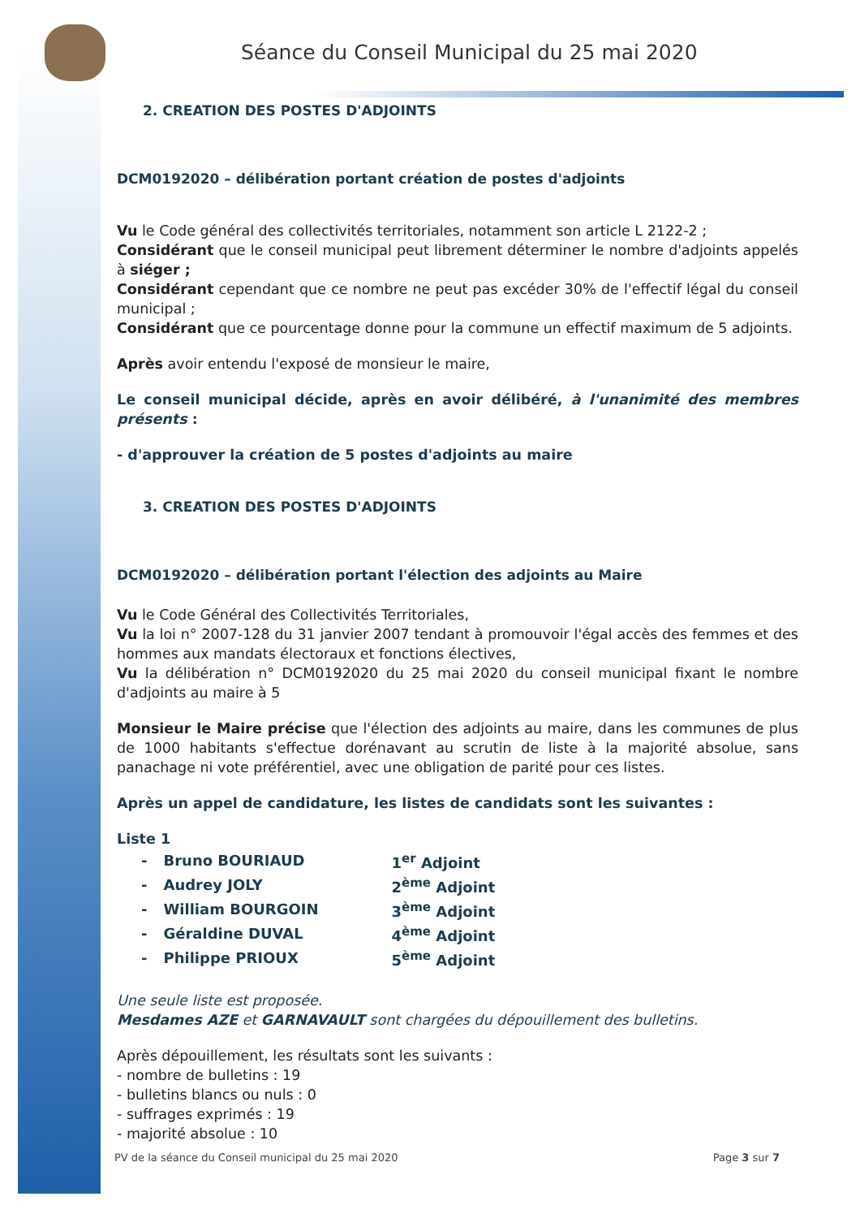Séance du Conseil Municipal du 25 mai 2020
2. CREATION DES POSTES D'ADJOINTS
DCM0192020 – délibération portant création de postes d'adjoints
Vu le Code général des collectivités territoriales, notamment son article L 2122-2 ;
Considérant que le conseil municipal peut librement déterminer le nombre d'adjoints appelés à siéger ;
Considérant cependant que ce nombre ne peut pas excéder 30% de l'effectif légal du conseil municipal ;
Considérant que ce pourcentage donne pour la commune un effectif maximum de 5 adjoints.
Après avoir entendu l'exposé de monsieur le maire,
Le conseil municipal décide, après en avoir délibéré, à l'unanimité des membres présents :
- d'approuver la création de 5 postes d'adjoints au maire
3. CREATION DES POSTES D'ADJOINTS
DCM0192020 – délibération portant l'élection des adjoints au Maire
Vu le Code Général des Collectivités Territoriales,
Vu la loi n° 2007-128 du 31 janvier 2007 tendant à promouvoir l'égal accès des femmes et des hommes aux mandats électoraux et fonctions électives,
Vu la délibération n° DCM0192020 du 25 mai 2020 du conseil municipal fixant le nombre d'adjoints au maire à 5
Monsieur le Maire précise que l'élection des adjoints au maire, dans les communes de plus de 1000 habitants s'effectue dorénavant au scrutin de liste à la majorité absolue, sans panachage ni vote préférentiel, avec une obligation de parité pour ces listes.
Après un appel de candidature, les listes de candidats sont les suivantes :
Liste 1
| - | Bruno BOURIAUD | 1<sup>er</sup> Adjoint |
| - | Audrey JOLY | 2<sup>ème</sup> Adjoint |
| - | William BOURGOIN | 3<sup>ème</sup> Adjoint |
| - | Géraldine DUVAL | 4<sup>ème</sup> Adjoint |
| - | Philippe PRIOUX | 5<sup>ème</sup> Adjoint |
Une seule liste est proposée.
Mesdames AZE et GARNAVAULT sont chargées du dépouillement des bulletins.
Après dépouillement, les résultats sont les suivants :
- nombre de bulletins : 19
- bulletins blancs ou nuls : 0
- suffrages exprimés : 19
- majorité absolue : 10
PV de la séance du Conseil municipal du 25 mai 2020 Page 3 sur 7